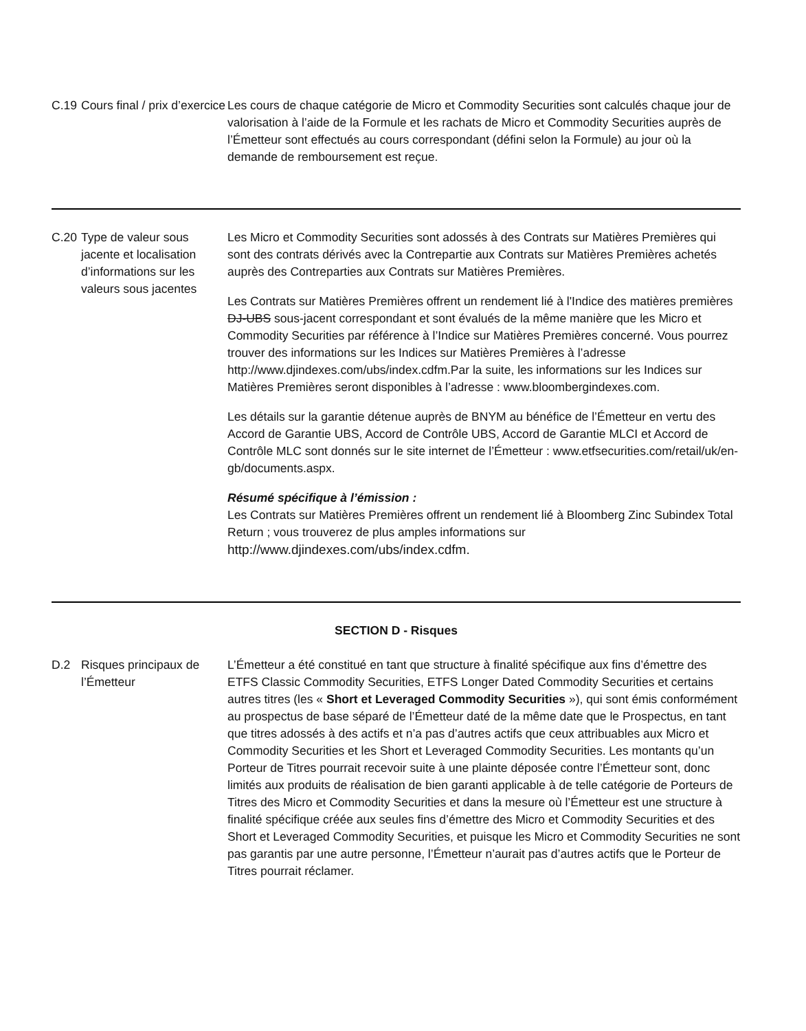| C.19 | Cours final / prix d’exercice | Les cours de chaque catégorie de Micro et Commodity Securities sont calculés chaque jour de valorisation à l’aide de la Formule et les rachats de Micro et Commodity Securities auprès de l’Émetteur sont effectués au cours correspondant (défini selon la Formule) au jour où la demande de remboursement est reçue. |
| C.20 | Type de valeur sous jacente et localisation d’informations sur les valeurs sous jacentes | Les Micro et Commodity Securities sont adossés à des Contrats sur Matières Premières qui sont des contrats dérivés avec la Contrepartie aux Contrats sur Matières Premières achetés auprès des Contreparties aux Contrats sur Matières Premières. Les Contrats sur Matières Premières offrent un rendement lié à l'Indice des matières premières DJ-UBS sous-jacent correspondant et sont évalués de la même manière que les Micro et Commodity Securities par référence à l’Indice sur Matières Premières concerné. Vous pourrez trouver des informations sur les Indices sur Matières Premières à l’adresse http://www.djindexes.com/ubs/index.cdfm.Par la suite, les informations sur les Indices sur Matières Premières seront disponibles à l’adresse : www.bloombergindexes.com. Les détails sur la garantie détenue auprès de BNYM au bénéfice de l’Émetteur en vertu des Accord de Garantie UBS, Accord de Contrôle UBS, Accord de Garantie MLCI et Accord de Contrôle MLC sont donnés sur le site internet de l’Émetteur : www.etfsecurities.com/retail/uk/en-gb/documents.aspx. Résumé spécifique à l’émission : Les Contrats sur Matières Premières offrent un rendement lié à Bloomberg Zinc Subindex Total Return ; vous trouverez de plus amples informations sur http://www.djindexes.com/ubs/index.cdfm. |
SECTION D - Risques
| D.2 | Risques principaux de l’Émetteur | L’Émetteur a été constitué en tant que structure à finalité spécifique aux fins d’émettre des ETFS Classic Commodity Securities, ETFS Longer Dated Commodity Securities et certains autres titres (les « Short et Leveraged Commodity Securities »), qui sont émis conformément au prospectus de base séparé de l’Émetteur daté de la même date que le Prospectus, en tant que titres adossés à des actifs et n’a pas d’autres actifs que ceux attribuables aux Micro et Commodity Securities et les Short et Leveraged Commodity Securities. Les montants qu’un Porteur de Titres pourrait recevoir suite à une plainte déposée contre l’Émetteur sont, donc limités aux produits de réalisation de bien garanti applicable à de telle catégorie de Porteurs de Titres des Micro et Commodity Securities et dans la mesure où l’Émetteur est une structure à finalité spécifique créée aux seules fins d’émettre des Micro et Commodity Securities et des Short et Leveraged Commodity Securities, et puisque les Micro et Commodity Securities ne sont pas garantis par une autre personne, l’Émetteur n’aurait pas d’autres actifs que le Porteur de Titres pourrait réclamer. |